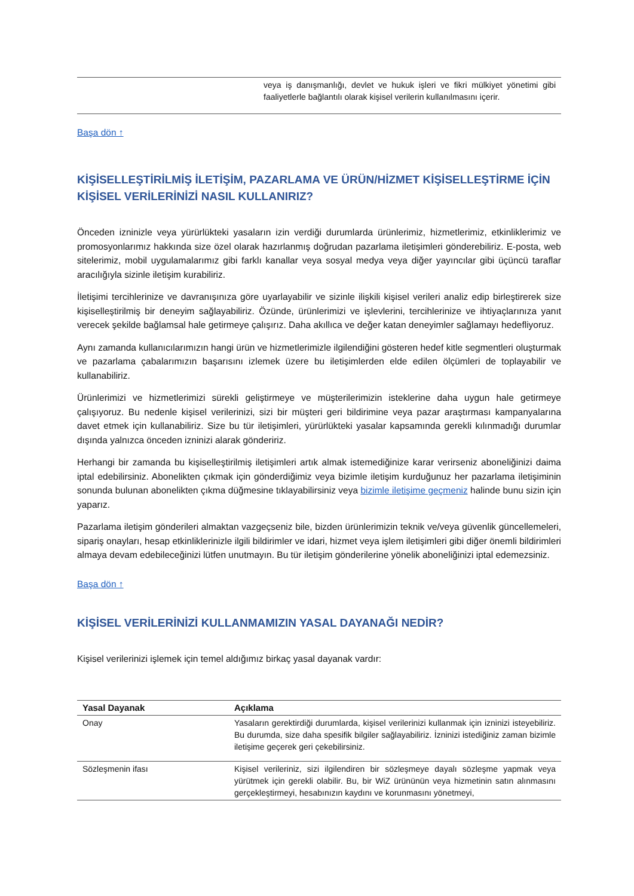| | veya iş danışmanlığı, devlet ve hukuk işleri ve fikri mülkiyet yönetimi gibi faaliyetlerle bağlantılı olarak kişisel verilerin kullanılmasını içerir. |
Başa dön ↑
KİŞİSELLEŞTİRİLMİŞ İLETİŞİM, PAZARLAMA VE ÜRÜN/HİZMET KİŞİSELLEŞTİRME İÇİN KİŞİSEL VERİLERİNİZİ NASIL KULLANIRIZ?
Önceden izninizle veya yürürlükteki yasaların izin verdiği durumlarda ürünlerimiz, hizmetlerimiz, etkinliklerimiz ve promosyonlarımız hakkında size özel olarak hazırlanmış doğrudan pazarlama iletişimleri gönderebiliriz. E-posta, web sitelerimiz, mobil uygulamalarımız gibi farklı kanallar veya sosyal medya veya diğer yayıncılar gibi üçüncü taraflar aracılığıyla sizinle iletişim kurabiliriz.
İletişimi tercihlerinize ve davranışınıza göre uyarlayabilir ve sizinle ilişkili kişisel verileri analiz edip birleştirerek size kişiselleştirilmiş bir deneyim sağlayabiliriz. Özünde, ürünlerimizi ve işlevlerini, tercihlerinize ve ihtiyaçlarınıza yanıt verecek şekilde bağlamsal hale getirmeye çalışırız. Daha akıllıca ve değer katan deneyimler sağlamayı hedefliyoruz.
Aynı zamanda kullanıcılarımızın hangi ürün ve hizmetlerimizle ilgilendiğini gösteren hedef kitle segmentleri oluşturmak ve pazarlama çabalarımızın başarısını izlemek üzere bu iletişimlerden elde edilen ölçümleri de toplayabilir ve kullanabiliriz.
Ürünlerimizi ve hizmetlerimizi sürekli geliştirmeye ve müşterilerimizin isteklerine daha uygun hale getirmeye çalışıyoruz. Bu nedenle kişisel verilerinizi, sizi bir müşteri geri bildirimine veya pazar araştırması kampanyalarına davet etmek için kullanabiliriz. Size bu tür iletişimleri, yürürlükteki yasalar kapsamında gerekli kılınmadığı durumlar dışında yalnızca önceden izninizi alarak göndeririz.
Herhangi bir zamanda bu kişiselleştirilmiş iletişimleri artık almak istemediğinize karar verirseniz aboneliğinizi daima iptal edebilirsiniz. Abonelikten çıkmak için gönderdiğimiz veya bizimle iletişim kurduğunuz her pazarlama iletişiminin sonunda bulunan abonelikten çıkma düğmesine tıklayabilirsiniz veya bizimle iletişime geçmeniz halinde bunu sizin için yaparız.
Pazarlama iletişim gönderileri almaktan vazgeçseniz bile, bizden ürünlerimizin teknik ve/veya güvenlik güncellemeleri, sipariş onayları, hesap etkinliklerinizle ilgili bildirimler ve idari, hizmet veya işlem iletişimleri gibi diğer önemli bildirimleri almaya devam edebileceğinizi lütfen unutmayın. Bu tür iletişim gönderilerine yönelik aboneliğinizi iptal edemezsiniz.
Başa dön ↑
KİŞİSEL VERİLERİNİZİ KULLANMAMIZIN YASAL DAYANAĞI NEDİR?
Kişisel verilerinizi işlemek için temel aldığımız birkaç yasal dayanak vardır:
| Yasal Dayanak | Açıklama |
| --- | --- |
| Onay | Yasaların gerektirdiği durumlarda, kişisel verilerinizi kullanmak için izninizi isteyebiliriz. Bu durumda, size daha spesifik bilgiler sağlayabiliriz. İzninizi istediğiniz zaman bizimle iletişime geçerek geri çekebilirsiniz. |
| Sözleşmenin ifası | Kişisel verileriniz, sizi ilgilendiren bir sözleşmeye dayalı sözleşme yapmak veya yürütmek için gerekli olabilir. Bu, bir WiZ ürününün veya hizmetinin satın alınmasını gerçekleştirmeyi, hesabınızın kaydını ve korunmasını yönetmeyi, |